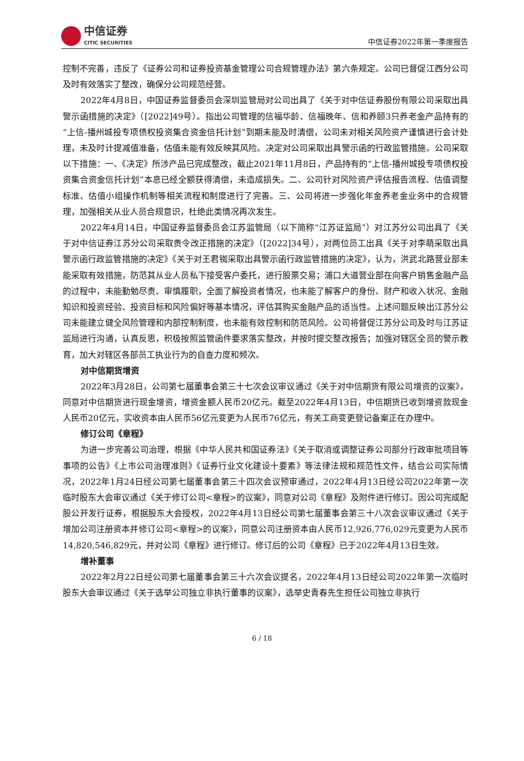中信证券
CITIC SECURITIES
中信证券2022年第一季度报告
控制不完善，违反了《证券公司和证券投资基金管理公司合规管理办法》第六条规定。公司已督促江西分公司及时有效落实了整改，确保分公司规范经营。
2022年4月8日，中国证券监督委员会深圳监管局对公司出具了《关于对中信证券股份有限公司采取出具警示函措施的决定》（[2022]49号）。指出公司管理的信福华龄、信福晚年、信和养颐3只养老金产品持有的“上信-播州城投专项债权投资集合资金信托计划”到期未能及时清偿，公司未对相关风险资产谨慎进行会计处理，未及时计提减值准备，估值未能有效反映其风险。决定对公司采取出具警示函的行政监管措施。公司采取以下措施：一、《决定》所涉产品已完成整改，截止2021年11月8日，产品持有的“上信-播州城投专项债权投资集合资金信托计划”本息已经全额获得清偿，未造成损失。二、公司针对风险资产评估报告流程、估值调整标准、估值小组操作机制等相关流程和制度进行了完善。三、公司将进一步强化年金养老金业务中的合规管理，加强相关从业人员合规意识，杜绝此类情况再次发生。
2022年4月14日，中国证券监督委员会江苏监管局（以下简称“江苏证监局”）对江苏分公司出具了《关于对中信证券江苏分公司采取责令改正措施的决定》（[2022]34号），对两位员工出具《关于对李萌采取出具警示函行政监管措施的决定》《关于对王君铷采取出具警示函行政监管措施的决定》，认为，洪武北路营业部未能采取有效措施，防范其从业人员私下接受客户委托，进行股票交易；浦口大道营业部在向客户销售金融产品的过程中，未能勤勉尽责、审慎履职，全面了解投资者情况，也未能了解客户的身份、财产和收入状况、金融知识和投资经验、投资目标和风险偏好等基本情况，评估其购买金融产品的适当性。上述问题反映出江苏分公司未能建立健全风险管理和内部控制制度，也未能有效控制和防范风险。公司将督促江苏分公司及时与江苏证监局进行沟通，认真反思，积极按照监管函件要求落实整改，并按时提交整改报告；加强对辖区全员的警示教育，加大对辖区各部员工执业行为的自查力度和频次。
对中信期货增资
2022年3月28日，公司第七届董事会第三十七次会议审议通过《关于对中信期货有限公司增资的议案》，同意对中信期货进行现金增资，增资金额人民币20亿元。截至2022年4月13日，中信期货已收到增资款现金人民币20亿元，实收资本由人民币56亿元变更为人民币76亿元，有关工商变更登记备案正在办理中。
修订公司《章程》
为进一步完善公司治理，根据《中华人民共和国证券法》《关于取消或调整证券公司部分行政审批项目等事项的公告》《上市公司治理准则》《证券行业文化建设十要素》等法律法规和规范性文件，结合公司实际情况，2022年1月24日经公司第七届董事会第三十四次会议预审通过，2022年4月13日经公司2022年第一次临时股东大会审议通过《关于修订公司<章程>的议案》，同意对公司《章程》及附件进行修订。因公司完成配股公开发行证券，根据股东大会授权，2022年4月13日经公司第七届董事会第三十八次会议审议通过《关于增加公司注册资本并修订公司<章程>的议案》，同意公司注册资本由人民币12,926,776,029元变更为人民币14,820,546,829元，并对公司《章程》进行修订。修订后的公司《章程》已于2022年4月13日生效。
增补董事
2022年2月22日经公司第七届董事会第三十六次会议提名，2022年4月13日经公司2022年第一次临时股东大会审议通过《关于选举公司独立非执行董事的议案》，选举史青春先生担任公司独立非执行
6 / 18